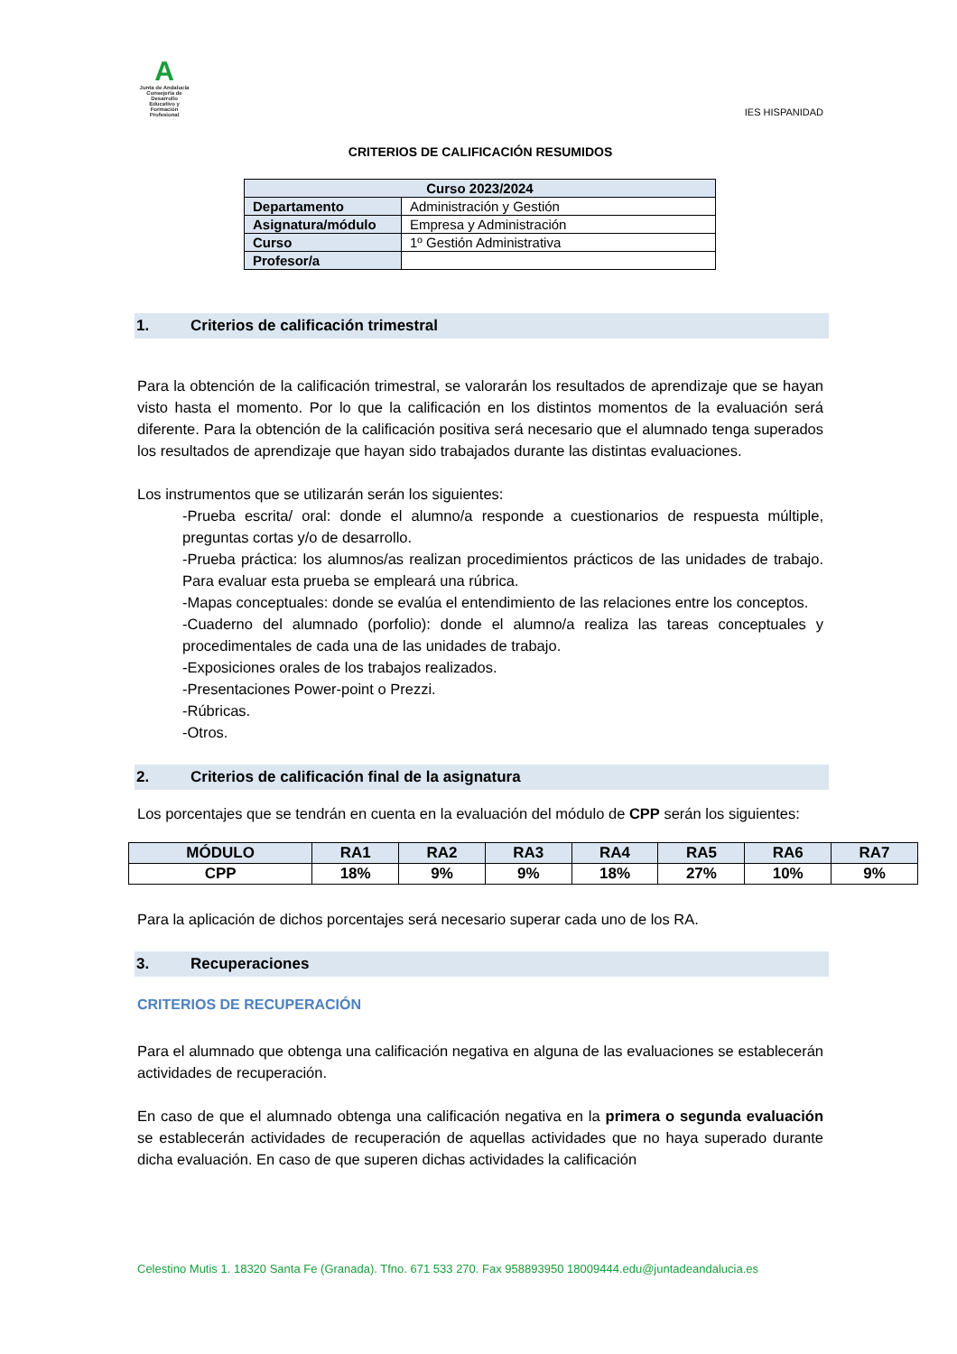A
Junta de Andalucía
Consejería de Desarrollo Educativo y Formación Profesional
IES HISPANIDAD
CRITERIOS DE CALIFICACIÓN RESUMIDOS
| Curso 2023/2024 | |
| --- | --- |
| Departamento | Administración y Gestión |
| Asignatura/módulo | Empresa y Administración |
| Curso | 1º Gestión Administrativa |
| Profesor/a | |
1. Criterios de calificación trimestral
Para la obtención de la calificación trimestral, se valorarán los resultados de aprendizaje que se hayan visto hasta el momento. Por lo que la calificación en los distintos momentos de la evaluación será diferente. Para la obtención de la calificación positiva será necesario que el alumnado tenga superados los resultados de aprendizaje que hayan sido trabajados durante las distintas evaluaciones.
Los instrumentos que se utilizarán serán los siguientes:
-Prueba escrita/ oral: donde el alumno/a responde a cuestionarios de respuesta múltiple, preguntas cortas y/o de desarrollo.
-Prueba práctica: los alumnos/as realizan procedimientos prácticos de las unidades de trabajo. Para evaluar esta prueba se empleará una rúbrica.
-Mapas conceptuales: donde se evalúa el entendimiento de las relaciones entre los conceptos.
-Cuaderno del alumnado (porfolio): donde el alumno/a realiza las tareas conceptuales y procedimentales de cada una de las unidades de trabajo.
-Exposiciones orales de los trabajos realizados.
-Presentaciones Power-point o Prezzi.
-Rúbricas.
-Otros.
2. Criterios de calificación final de la asignatura
Los porcentajes que se tendrán en cuenta en la evaluación del módulo de CPP serán los siguientes:
| MÓDULO | RA1 | RA2 | RA3 | RA4 | RA5 | RA6 | RA7 |
| --- | --- | --- | --- | --- | --- | --- | --- |
| CPP | 18% | 9% | 9% | 18% | 27% | 10% | 9% |
Para la aplicación de dichos porcentajes será necesario superar cada uno de los RA.
3. Recuperaciones
CRITERIOS DE RECUPERACIÓN
Para el alumnado que obtenga una calificación negativa en alguna de las evaluaciones se establecerán actividades de recuperación.
En caso de que el alumnado obtenga una calificación negativa en la primera o segunda evaluación se establecerán actividades de recuperación de aquellas actividades que no haya superado durante dicha evaluación. En caso de que superen dichas actividades la calificación
Celestino Mutis 1. 18320 Santa Fe (Granada). Tfno. 671 533 270. Fax 958893950 18009444.edu@juntadeandalucia.es